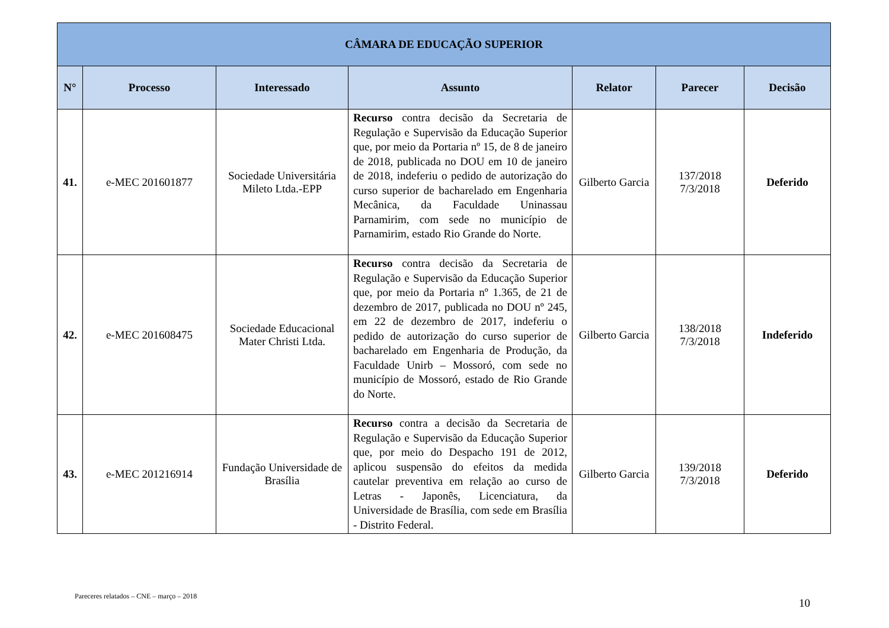| CÂMARA DE EDUCAÇÃO SUPERIOR | | | | | | |
| --- | --- | --- | --- | --- | --- | --- |
| N° | Processo | Interessado | Assunto | Relator | Parecer | Decisão |
| 41. | e-MEC 201601877 | Sociedade Universitária Mileto Ltda.-EPP | Recurso contra decisão da Secretaria de Regulação e Supervisão da Educação Superior que, por meio da Portaria nº 15, de 8 de janeiro de 2018, publicada no DOU em 10 de janeiro de 2018, indeferiu o pedido de autorização do curso superior de bacharelado em Engenharia Mecânica, da Faculdade Uninassau Parnamirim, com sede no município de Parnamirim, estado Rio Grande do Norte. | Gilberto Garcia | 137/2018 7/3/2018 | Deferido |
| 42. | e-MEC 201608475 | Sociedade Educacional Mater Christi Ltda. | Recurso contra decisão da Secretaria de Regulação e Supervisão da Educação Superior que, por meio da Portaria nº 1.365, de 21 de dezembro de 2017, publicada no DOU nº 245, em 22 de dezembro de 2017, indeferiu o pedido de autorização do curso superior de bacharelado em Engenharia de Produção, da Faculdade Unirb – Mossoró, com sede no município de Mossoró, estado de Rio Grande do Norte. | Gilberto Garcia | 138/2018 7/3/2018 | Indeferido |
| 43. | e-MEC 201216914 | Fundação Universidade de Brasília | Recurso contra a decisão da Secretaria de Regulação e Supervisão da Educação Superior que, por meio do Despacho 191 de 2012, aplicou suspensão do efeitos da medida cautelar preventiva em relação ao curso de Letras - Japonês, Licenciatura, da Universidade de Brasília, com sede em Brasília - Distrito Federal. | Gilberto Garcia | 139/2018 7/3/2018 | Deferido |
Pareceres relatados – CNE – março – 2018
10